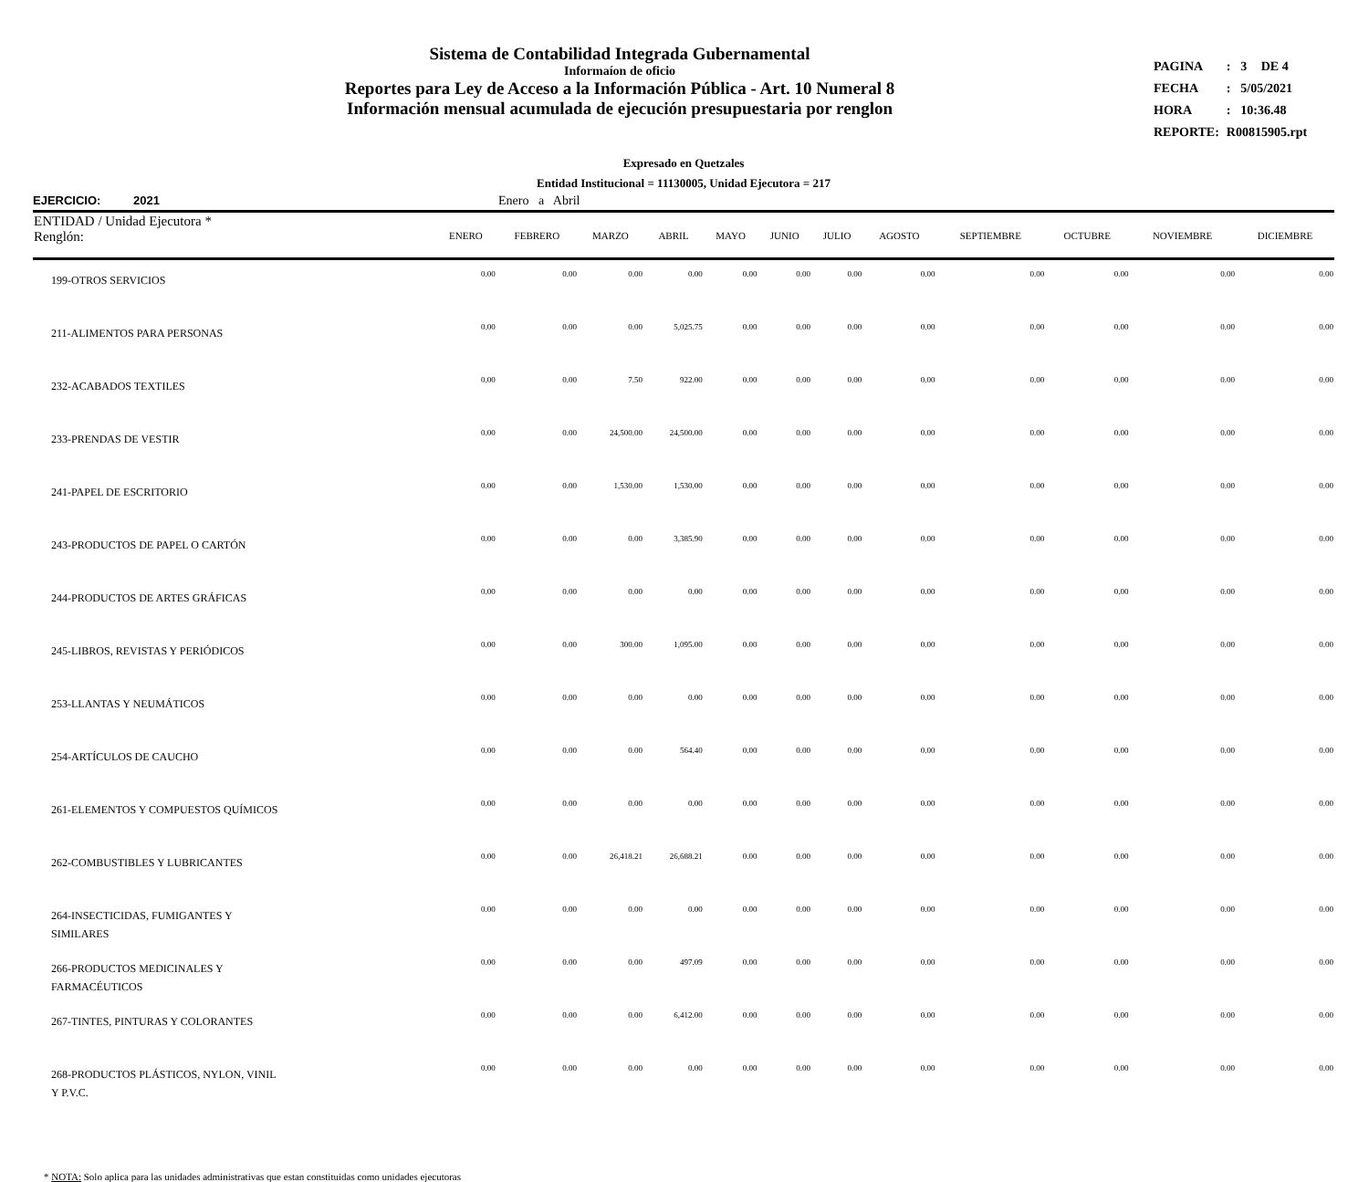Sistema de Contabilidad Integrada Gubernamental
Informaíon de oficio
Reportes para Ley de Acceso a la Información Pública - Art. 10 Numeral 8
Información mensual acumulada de ejecución presupuestaria por renglon
| PAGINA | : | 3 | DE 4 |
| FECHA | : | 5/05/2021 | |
| HORA | : | 10:36.48 | |
| REPORTE: | R00815905.rpt | | |
Expresado en Quetzales
Entidad Institucional = 11130005, Unidad Ejecutora = 217
EJERCICIO: 2021 Enero a Abril
| ENTIDAD / Unidad Ejecutora * Renglón: | ENERO | FEBRERO | MARZO | ABRIL | MAYO | JUNIO | JULIO | AGOSTO | SEPTIEMBRE | OCTUBRE | NOVIEMBRE | DICIEMBRE |
| --- | --- | --- | --- | --- | --- | --- | --- | --- | --- | --- | --- | --- |
| 199-OTROS SERVICIOS | 0.00 | 0.00 | 0.00 | 0.00 | 0.00 | 0.00 | 0.00 | 0.00 | 0.00 | 0.00 | 0.00 | 0.00 |
| 211-ALIMENTOS PARA PERSONAS | 0.00 | 0.00 | 0.00 | 5,025.75 | 0.00 | 0.00 | 0.00 | 0.00 | 0.00 | 0.00 | 0.00 | 0.00 |
| 232-ACABADOS TEXTILES | 0.00 | 0.00 | 7.50 | 922.00 | 0.00 | 0.00 | 0.00 | 0.00 | 0.00 | 0.00 | 0.00 | 0.00 |
| 233-PRENDAS DE VESTIR | 0.00 | 0.00 | 24,500.00 | 24,500.00 | 0.00 | 0.00 | 0.00 | 0.00 | 0.00 | 0.00 | 0.00 | 0.00 |
| 241-PAPEL DE ESCRITORIO | 0.00 | 0.00 | 1,530.00 | 1,530.00 | 0.00 | 0.00 | 0.00 | 0.00 | 0.00 | 0.00 | 0.00 | 0.00 |
| 243-PRODUCTOS DE PAPEL O CARTÓN | 0.00 | 0.00 | 0.00 | 3,385.90 | 0.00 | 0.00 | 0.00 | 0.00 | 0.00 | 0.00 | 0.00 | 0.00 |
| 244-PRODUCTOS DE ARTES GRÁFICAS | 0.00 | 0.00 | 0.00 | 0.00 | 0.00 | 0.00 | 0.00 | 0.00 | 0.00 | 0.00 | 0.00 | 0.00 |
| 245-LIBROS, REVISTAS Y PERIÓDICOS | 0.00 | 0.00 | 300.00 | 1,095.00 | 0.00 | 0.00 | 0.00 | 0.00 | 0.00 | 0.00 | 0.00 | 0.00 |
| 253-LLANTAS Y NEUMÁTICOS | 0.00 | 0.00 | 0.00 | 0.00 | 0.00 | 0.00 | 0.00 | 0.00 | 0.00 | 0.00 | 0.00 | 0.00 |
| 254-ARTÍCULOS DE CAUCHO | 0.00 | 0.00 | 0.00 | 564.40 | 0.00 | 0.00 | 0.00 | 0.00 | 0.00 | 0.00 | 0.00 | 0.00 |
| 261-ELEMENTOS Y COMPUESTOS QUÍMICOS | 0.00 | 0.00 | 0.00 | 0.00 | 0.00 | 0.00 | 0.00 | 0.00 | 0.00 | 0.00 | 0.00 | 0.00 |
| 262-COMBUSTIBLES Y LUBRICANTES | 0.00 | 0.00 | 26,418.21 | 26,688.21 | 0.00 | 0.00 | 0.00 | 0.00 | 0.00 | 0.00 | 0.00 | 0.00 |
| 264-INSECTICIDAS, FUMIGANTES Y SIMILARES | 0.00 | 0.00 | 0.00 | 0.00 | 0.00 | 0.00 | 0.00 | 0.00 | 0.00 | 0.00 | 0.00 | 0.00 |
| 266-PRODUCTOS MEDICINALES Y FARMACÉUTICOS | 0.00 | 0.00 | 0.00 | 497.09 | 0.00 | 0.00 | 0.00 | 0.00 | 0.00 | 0.00 | 0.00 | 0.00 |
| 267-TINTES, PINTURAS Y COLORANTES | 0.00 | 0.00 | 0.00 | 6,412.00 | 0.00 | 0.00 | 0.00 | 0.00 | 0.00 | 0.00 | 0.00 | 0.00 |
| 268-PRODUCTOS PLÁSTICOS, NYLON, VINIL Y P.V.C. | 0.00 | 0.00 | 0.00 | 0.00 | 0.00 | 0.00 | 0.00 | 0.00 | 0.00 | 0.00 | 0.00 | 0.00 |
* NOTA: Solo aplica para las unidades administrativas que estan constituidas como unidades ejecutoras